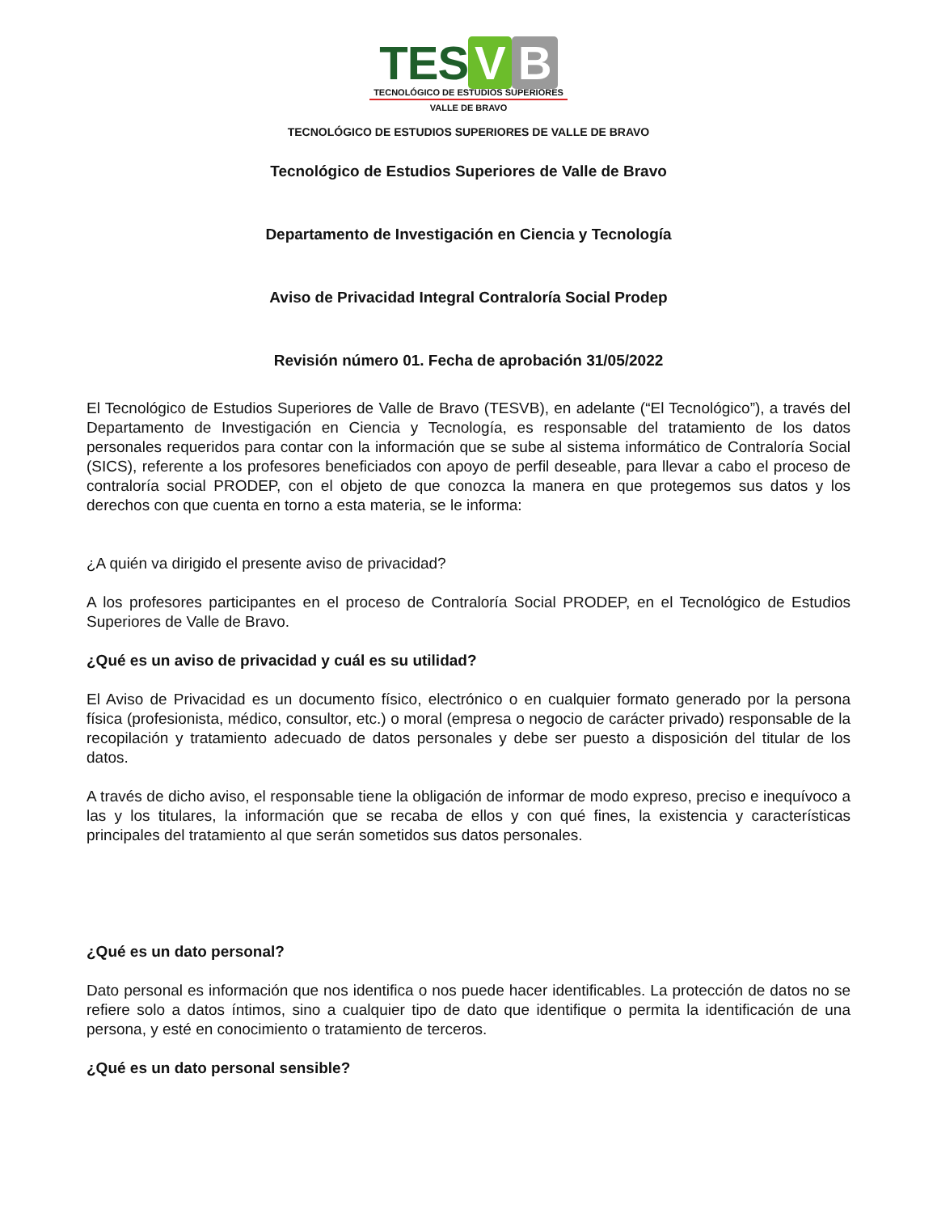TES V B
TECNOLÓGICO DE ESTUDIOS SUPERIORES
VALLE DE BRAVO
TECNOLÓGICO DE ESTUDIOS SUPERIORES DE VALLE DE BRAVO
Tecnológico de Estudios Superiores de Valle de Bravo
Departamento de Investigación en Ciencia y Tecnología
Aviso de Privacidad Integral Contraloría Social Prodep
Revisión número 01. Fecha de aprobación 31/05/2022
El Tecnológico de Estudios Superiores de Valle de Bravo (TESVB), en adelante (“El Tecnológico”), a través del Departamento de Investigación en Ciencia y Tecnología, es responsable del tratamiento de los datos personales requeridos para contar con la información que se sube al sistema informático de Contraloría Social (SICS), referente a los profesores beneficiados con apoyo de perfil deseable, para llevar a cabo el proceso de contraloría social PRODEP, con el objeto de que conozca la manera en que protegemos sus datos y los derechos con que cuenta en torno a esta materia, se le informa:
¿A quién va dirigido el presente aviso de privacidad?
A los profesores participantes en el proceso de Contraloría Social PRODEP, en el Tecnológico de Estudios Superiores de Valle de Bravo.
¿Qué es un aviso de privacidad y cuál es su utilidad?
El Aviso de Privacidad es un documento físico, electrónico o en cualquier formato generado por la persona física (profesionista, médico, consultor, etc.) o moral (empresa o negocio de carácter privado) responsable de la recopilación y tratamiento adecuado de datos personales y debe ser puesto a disposición del titular de los datos.
A través de dicho aviso, el responsable tiene la obligación de informar de modo expreso, preciso e inequívoco a las y los titulares, la información que se recaba de ellos y con qué fines, la existencia y características principales del tratamiento al que serán sometidos sus datos personales.
¿Qué es un dato personal?
Dato personal es información que nos identifica o nos puede hacer identificables. La protección de datos no se refiere solo a datos íntimos, sino a cualquier tipo de dato que identifique o permita la identificación de una persona, y esté en conocimiento o tratamiento de terceros.
¿Qué es un dato personal sensible?